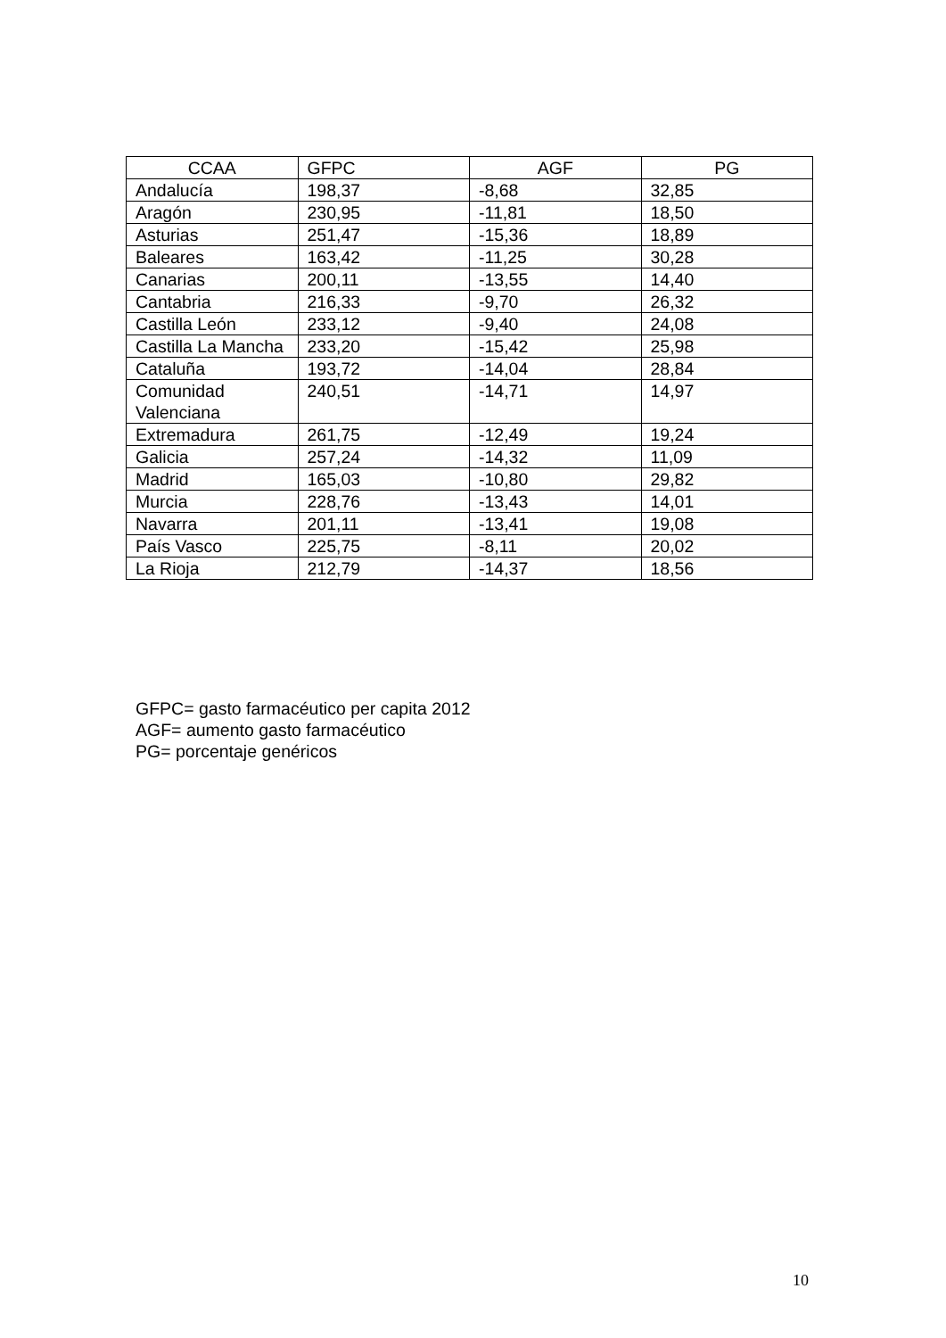| CCAA | GFPC | AGF | PG |
| --- | --- | --- | --- |
| Andalucía | 198,37 | -8,68 | 32,85 |
| Aragón | 230,95 | -11,81 | 18,50 |
| Asturias | 251,47 | -15,36 | 18,89 |
| Baleares | 163,42 | -11,25 | 30,28 |
| Canarias | 200,11 | -13,55 | 14,40 |
| Cantabria | 216,33 | -9,70 | 26,32 |
| Castilla León | 233,12 | -9,40 | 24,08 |
| Castilla La Mancha | 233,20 | -15,42 | 25,98 |
| Cataluña | 193,72 | -14,04 | 28,84 |
| Comunidad Valenciana | 240,51 | -14,71 | 14,97 |
| Extremadura | 261,75 | -12,49 | 19,24 |
| Galicia | 257,24 | -14,32 | 11,09 |
| Madrid | 165,03 | -10,80 | 29,82 |
| Murcia | 228,76 | -13,43 | 14,01 |
| Navarra | 201,11 | -13,41 | 19,08 |
| País Vasco | 225,75 | -8,11 | 20,02 |
| La Rioja | 212,79 | -14,37 | 18,56 |
GFPC= gasto farmacéutico per capita 2012
AGF= aumento gasto farmacéutico
PG= porcentaje genéricos
10